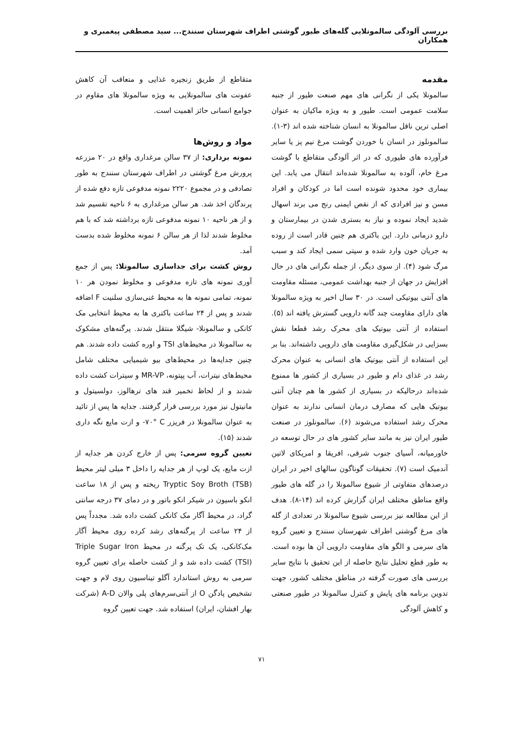بررسی آلودگی سالمونلایی گله‌های طیور گوشتی اطراف شهرستان سنندج... سید مصطفی پیغمبری و همکاران
مقدمه
سالمونلا یکی از نگرانی های مهم صنعت طیور از جنبه سلامت عمومی است. طیور و به ویژه ماکیان به عنوان اصلی ترین ناقل سالمونلا به انسان شناخته شده اند (۳-۱). سالمونلوز در انسان با خوردن گوشت مرغ نیم پز یا سایر فرآورده های طیوری که در اثر آلودگی متقاطع با گوشت مرغ خام، آلوده به سالمونلا شده‌اند انتقال می یابد. این بیماری خود محدود شونده است اما در کودکان و افراد مسن و نیز افرادی که از نقص ایمنی رنج می برند اسهال شدید ایجاد نموده و نیاز به بستری شدن در بیمارستان و دارو درمانی دارد. این باکتری هم چنین قادر است از روده به جریان خون وارد شده و سپتی سمی ایجاد کند و سبب مرگ شود (۴). از سوی دیگر، از جمله نگرانی های در حال افزایش در جهان از جنبه بهداشت عمومی، مسئله مقاومت های آنتی بیوتیکی است. در ۳۰ سال اخیر به ویژه سالمونلا های دارای مقاومت چند گانه دارویی گسترش یافته اند (۵). استفاده از آنتی بیوتیک های محرک رشد قطعا نقش بسزایی در شکل‌گیری مقاومت های دارویی داشته‌اند. بنا بر این استفاده از آنتی بیوتیک های انسانی به عنوان محرک رشد در غذای دام و طیور در بسیاری از کشور ها ممنوع شده‌اند درحالیکه در بسیاری از کشور ها هم چنان آنتی بیوتیک هایی که مصارف درمان انسانی ندارند به عنوان محرک رشد استفاده می‌شوند (۶). سالمونلوز در صنعت طیور ایران نیز به مانند سایر کشور های در حال توسعه در خاورمیانه، آسیای جنوب شرقی، افریقا و امریکای لاتین آندمیک است (۷). تحقیقات گوناگون سالهای اخیر در ایران درصدهای متفاوتی از شیوع سالمونلا را در گله های طیور واقع مناطق مختلف ایران گزارش کرده اند (۱۴-۸). هدف از این مطالعه نیز بررسی شیوع سالمونلا در تعدادی از گله های مرغ گوشتی اطراف شهرستان سنندج و تعیین گروه های سرمی و الگو های مقاومت دارویی آن ها بوده است. به طور قطع تحلیل نتایج حاصله از این تحقیق با نتایج سایر بررسی های صورت گرفته در مناطق مختلف کشور، جهت تدوین برنامه های پایش و کنترل سالمونلا در طیور صنعتی و کاهش آلودگی
متقاطع از طریق زنجیره غذایی و متعاقب آن کاهش عفونت های سالمونلایی به ویژه سالمونلا های مقاوم در جوامع انسانی حائز اهمیت است.
مواد و روش‌ها
نمونه برداری: از ۳۷ سالن مرغداری واقع در ۲۰ مزرعه پرورش مرغ گوشتی در اطراف شهرستان سنندج به طور تصادفی و در مجموع ۲۲۲۰ نمونه مدفوعی تازه دفع شده از پرندگان اخذ شد. هر سالن مرغداری به ۶ ناحیه تقسیم شد و از هر ناحیه ۱۰ نمونه مدفوعی تازه برداشته شد که با هم مخلوط شدند لذا از هر سالن ۶ نمونه مخلوط شده بدست آمد.
روش کشت برای جداسازی سالمونلا: پس از جمع آوری نمونه های تازه مدفوعی و مخلوط نمودن هر ۱۰ نمونه، تمامی نمونه ها به محیط غنی‌سازی سلنیت F اضافه شدند و پس از ۲۴ ساعت باکتری ها به محیط انتخابی مک کانکی و سالمونلا- شیگلا منتقل شدند. پرگنه‌های مشکوک به سالمونلا در محیط‌های TSI و اوره کشت داده شدند. هم چنین جدایه‌ها در محیط‌های بیو شیمیایی مختلف شامل محیط‌های نیترات، آب پپتونه، MR-VP و سیترات کشت داده شدند و از لحاظ تخمیر قند های ترهالوز، دولسیتول و مانیتول نیز مورد بررسی قرار گرفتند. جدایه ها پس از تائید به عنوان سالمونلا در فریزر ‎-۷۰° C‎ و ازت مایع نگه داری شدند (۱۵).
تعیین گروه سرمی: پس از خارج کردن هر جدایه از ازت مایع، یک لوپ از هر جدایه را داخل ۳ میلی لیتر محیط Tryptic Soy Broth (TSB) ریخته و پس از ۱۸ ساعت انکو باسیون در شیکر انکو باتور و در دمای ۳۷ درجه سانتی گراد، در محیط آگار مک کانکی کشت داده شد. مجدداً پس از ۲۴ ساعت از پرگنه‌های رشد کرده روی محیط آگار مک‌کانکی، یک تک پرگنه در محیط Triple Sugar Iron (TSI) کشت داده شد و از کشت حاصله برای تعیین گروه سرمی به روش استاندارد آگلو تیناسیون روی لام و جهت تشخیص پادگن O از آنتی‌سرم‌های پلی والان A-D (شرکت بهار افشان، ایران) استفاده شد. جهت تعیین گروه
۷۱